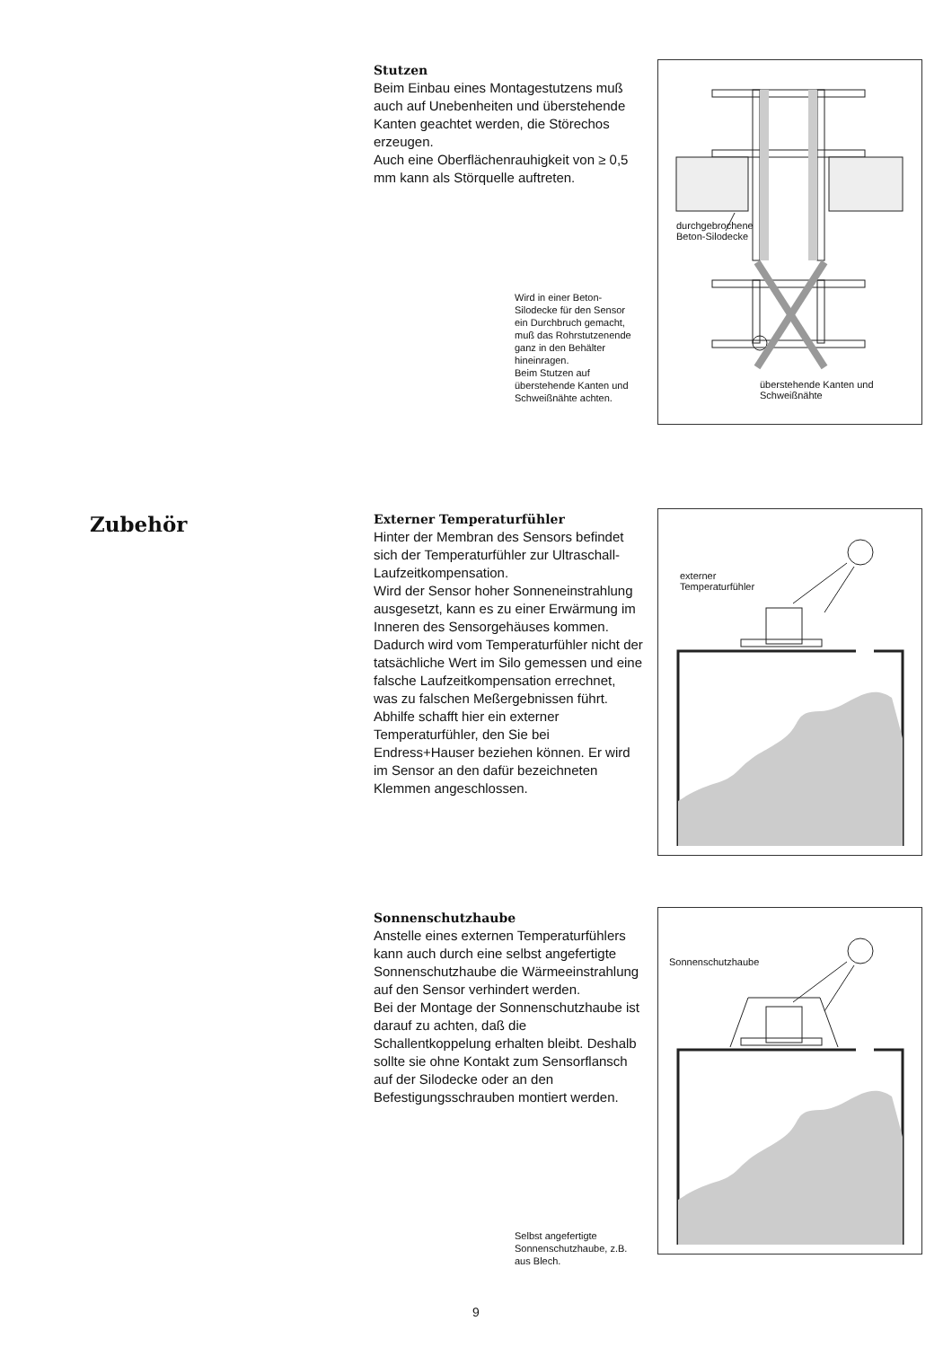Stutzen
Beim Einbau eines Montagestutzens muß auch auf Unebenheiten und überstehende Kanten geachtet werden, die Störechos erzeugen.
Auch eine Oberflächenrauhigkeit von ≥ 0,5 mm kann als Störquelle auftreten.
Wird in einer Beton-Silodecke für den Sensor ein Durchbruch gemacht, muß das Rohrstutzenende ganz in den Behälter hineinragen.
Beim Stutzen auf überstehende Kanten und Schweißnähte achten.
durchgebrochene
Beton-Silodecke
überstehende Kanten und
Schweißnähte
Zubehör
Externer Temperaturfühler
Hinter der Membran des Sensors befindet sich der Temperaturfühler zur Ultraschall-Laufzeitkompensation.
Wird der Sensor hoher Sonneneinstrahlung ausgesetzt, kann es zu einer Erwärmung im Inneren des Sensorgehäuses kommen. Dadurch wird vom Temperaturfühler nicht der tatsächliche Wert im Silo gemessen und eine falsche Laufzeitkompensation errechnet, was zu falschen Meßergebnissen führt.
Abhilfe schafft hier ein externer Temperaturfühler, den Sie bei Endress+Hauser beziehen können. Er wird im Sensor an den dafür bezeichneten Klemmen angeschlossen.
externer
Temperaturfühler
Sonnenschutzhaube
Anstelle eines externen Temperaturfühlers kann auch durch eine selbst angefertigte Sonnenschutzhaube die Wärmeeinstrahlung auf den Sensor verhindert werden.
Bei der Montage der Sonnenschutzhaube ist darauf zu achten, daß die Schallentkoppelung erhalten bleibt. Deshalb sollte sie ohne Kontakt zum Sensorflansch auf der Silodecke oder an den Befestigungsschrauben montiert werden.
Selbst angefertigte Sonnenschutzhaube, z.B. aus Blech.
Sonnenschutzhaube
9